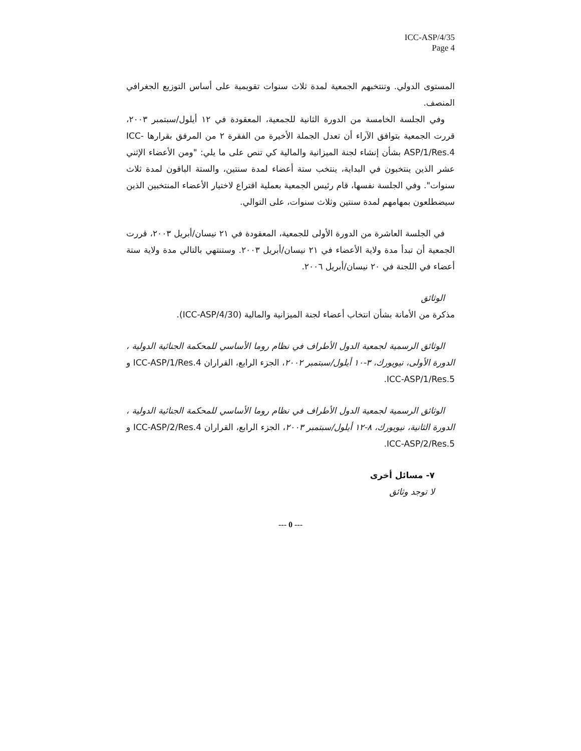ICC-ASP/4/35
Page 4
المستوى الدولي. وتنتخبهم الجمعية لمدة ثلاث سنوات تقويمية على أساس التوزيع الجغرافي المنصف.
وفي الجلسة الخامسة من الدورة الثانية للجمعية، المعقودة في ١٢ أيلول/سبتمبر ٢٠٠٣، قررت الجمعية بتوافق الآراء أن تعدل الجملة الأخيرة من الفقرة ٢ من المرفق بقرارها ICC-ASP/1/Res.4 بشأن إنشاء لجنة الميزانية والمالية كي تنص على ما يلي: "ومن الأعضاء الإثني عشر الذين ينتخبون في البداية، ينتخب ستة أعضاء لمدة سنتين، والستة الباقون لمدة ثلاث سنوات". وفي الجلسة نفسها، قام رئيس الجمعية بعملية اقتراع لاختيار الأعضاء المنتخبين الذين سيضطلعون بمهامهم لمدة سنتين وثلاث سنوات، على التوالي.
في الجلسة العاشرة من الدورة الأولى للجمعية، المعقودة في ٢١ نيسان/أبريل ٢٠٠٣، قررت الجمعية أن تبدأ مدة ولاية الأعضاء في ٢١ نيسان/أبريل ٢٠٠٣. وستنتهي بالتالي مدة ولاية ستة أعضاء في اللجنة في ٢٠ نيسان/أبريل ٢٠٠٦.
الوثائق
مذكرة من الأمانة بشأن انتخاب أعضاء لجنة الميزانية والمالية (ICC-ASP/4/30).
الوثائق الرسمية لجمعية الدول الأطراف في نظام روما الأساسي للمحكمة الجنائية الدولية ، الدورة الأولى، نيويورك، ٣-١٠ أيلول/سبتمبر ٢٠٠٢، الجزء الرابع، القراران ICC-ASP/1/Res.4 و ICC-ASP/1/Res.5.
الوثائق الرسمية لجمعية الدول الأطراف في نظام روما الأساسي للمحكمة الجنائية الدولية ، الدورة الثانية، نيويورك، ٨-١٢ أيلول/سبتمبر ٢٠٠٣، الجزء الرابع، القراران ICC-ASP/2/Res.4 و ICC-ASP/2/Res.5.
٧- مسائل أخرى
لا توجد وثائق
--- 0 ---